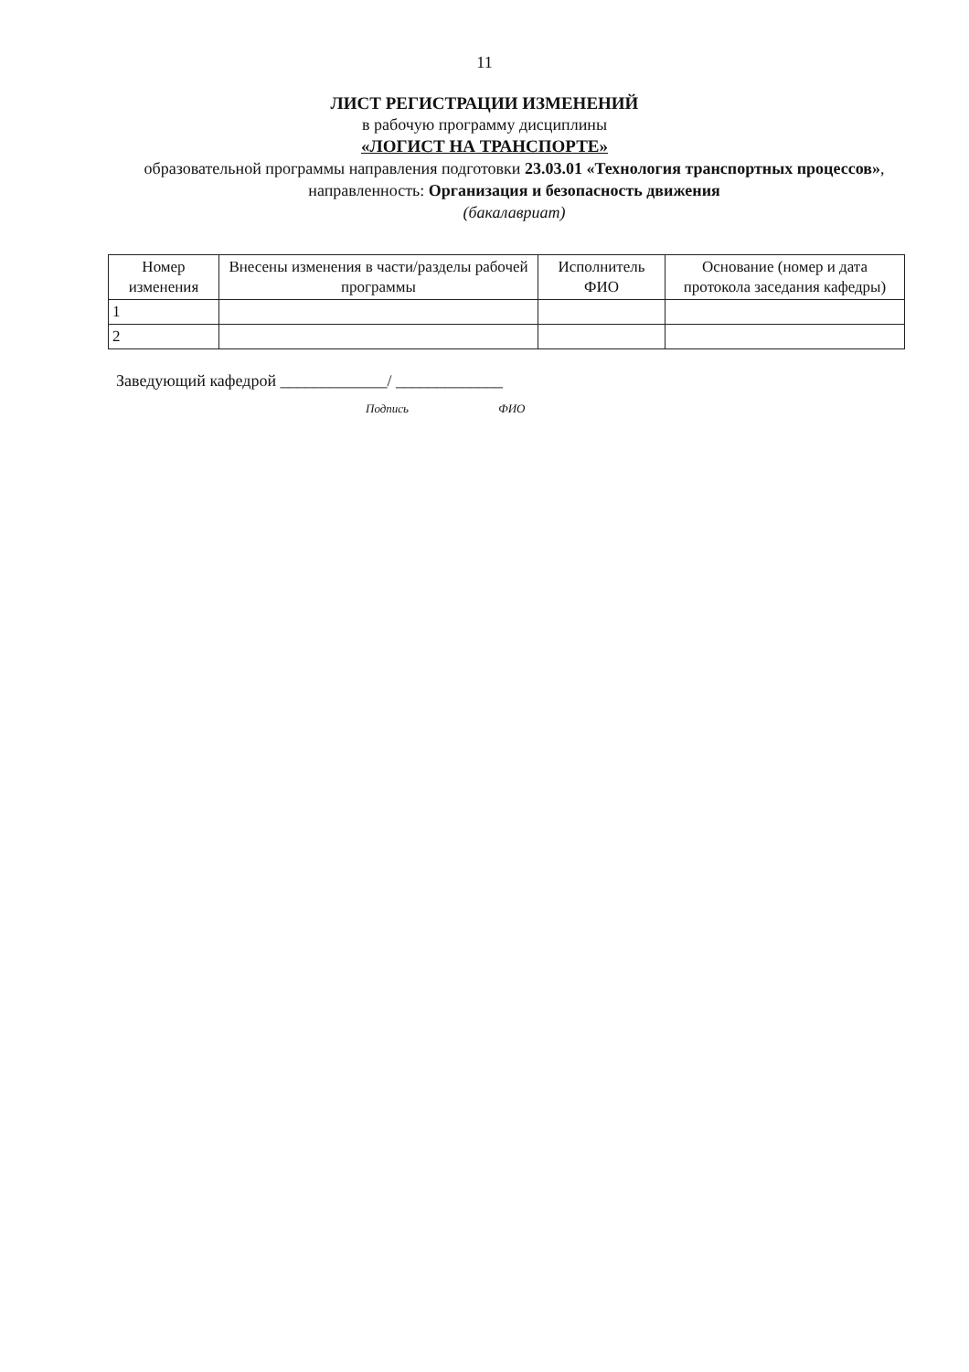11
ЛИСТ РЕГИСТРАЦИИ ИЗМЕНЕНИЙ
в рабочую программу дисциплины
«ЛОГИСТ НА ТРАНСПОРТЕ»
образовательной программы направления подготовки 23.03.01 «Технология транспортных процессов», направленность: Организация и безопасность движения
(бакалавриат)
| Номер изменения | Внесены изменения в части/разделы рабочей программы | Исполнитель ФИО | Основание (номер и дата протокола заседания кафедры) |
| --- | --- | --- | --- |
| 1 | | | |
| 2 | | | |
Заведующий кафедрой _____________/ _____________
Подпись ФИО